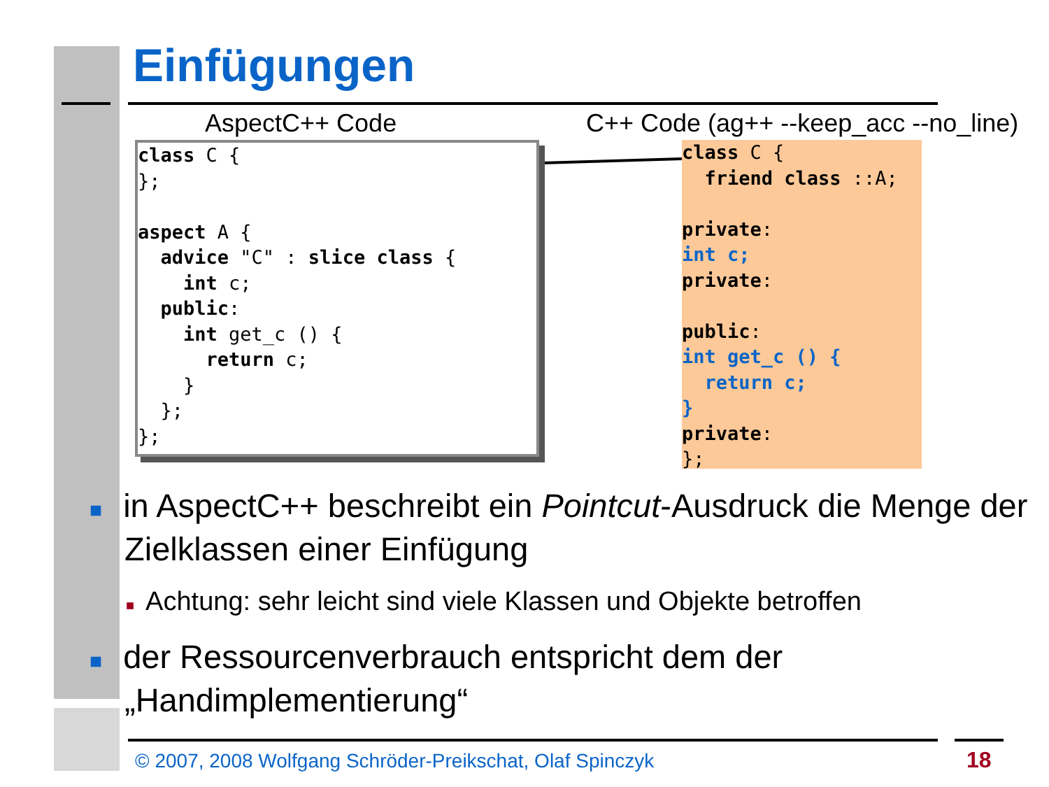Einfügungen
AspectC++ Code
C++ Code (ag++ --keep_acc --no_line)
class C {
};

aspect A {
  advice "C" : slice class {
    int c;
  public:
    int get_c () {
      return c;
    }
  };
};
class C {
  friend class ::A;

private:
int c;
private:

public:
int get_c () {
  return c;
}
private:
};
■ in AspectC++ beschreibt ein Pointcut-Ausdruck die Menge der Zielklassen einer Einfügung
■ Achtung: sehr leicht sind viele Klassen und Objekte betroffen
■ der Ressourcenverbrauch entspricht dem der „Handimplementierung“
© 2007, 2008 Wolfgang Schröder-Preikschat, Olaf Spinczyk
18